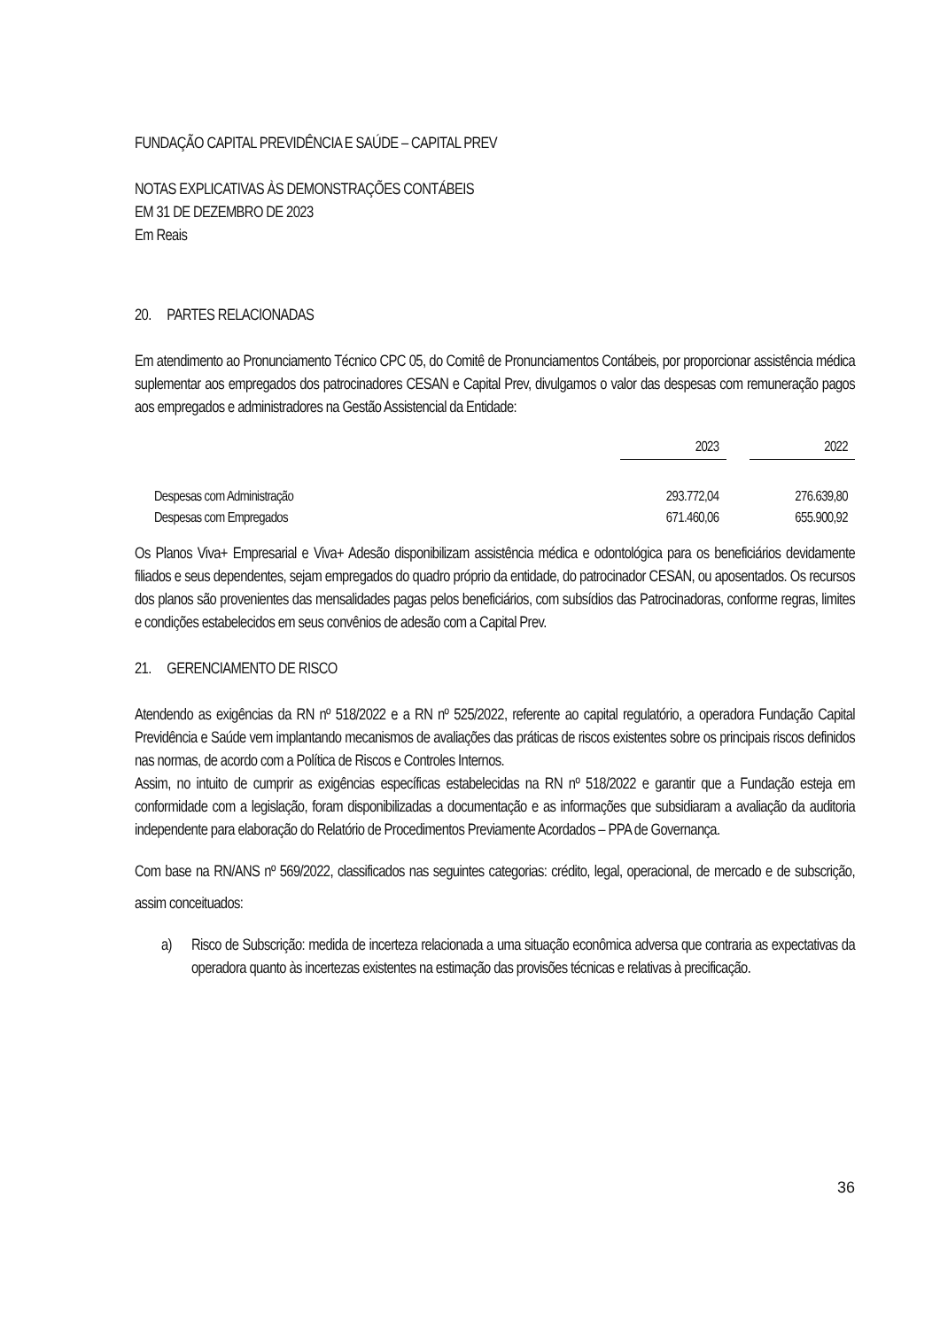FUNDAÇÃO CAPITAL PREVIDÊNCIA E SAÚDE – CAPITAL PREV
NOTAS EXPLICATIVAS ÀS DEMONSTRAÇÕES CONTÁBEIS
EM 31 DE DEZEMBRO DE 2023
Em Reais
20. PARTES RELACIONADAS
Em atendimento ao Pronunciamento Técnico CPC 05, do Comitê de Pronunciamentos Contábeis, por proporcionar assistência médica suplementar aos empregados dos patrocinadores CESAN e Capital Prev, divulgamos o valor das despesas com remuneração pagos aos empregados e administradores na Gestão Assistencial da Entidade:
| | 2023 | | 2022 |
| --- | --- | --- | --- |
| Despesas com Administração | 293.772,04 | | 276.639,80 |
| Despesas com Empregados | 671.460,06 | | 655.900,92 |
Os Planos Viva+ Empresarial e Viva+ Adesão disponibilizam assistência médica e odontológica para os beneficiários devidamente filiados e seus dependentes, sejam empregados do quadro próprio da entidade, do patrocinador CESAN, ou aposentados. Os recursos dos planos são provenientes das mensalidades pagas pelos beneficiários, com subsídios das Patrocinadoras, conforme regras, limites e condições estabelecidos em seus convênios de adesão com a Capital Prev.
21. GERENCIAMENTO DE RISCO
Atendendo as exigências da RN nº 518/2022 e a RN nº 525/2022, referente ao capital regulatório, a operadora Fundação Capital Previdência e Saúde vem implantando mecanismos de avaliações das práticas de riscos existentes sobre os principais riscos definidos nas normas, de acordo com a Política de Riscos e Controles Internos.
Assim, no intuito de cumprir as exigências específicas estabelecidas na RN nº 518/2022 e garantir que a Fundação esteja em conformidade com a legislação, foram disponibilizadas a documentação e as informações que subsidiaram a avaliação da auditoria independente para elaboração do Relatório de Procedimentos Previamente Acordados – PPA de Governança.
Com base na RN/ANS nº 569/2022, classificados nas seguintes categorias: crédito, legal, operacional, de mercado e de subscrição, assim conceituados:
a) Risco de Subscrição: medida de incerteza relacionada a uma situação econômica adversa que contraria as expectativas da operadora quanto às incertezas existentes na estimação das provisões técnicas e relativas à precificação.
36